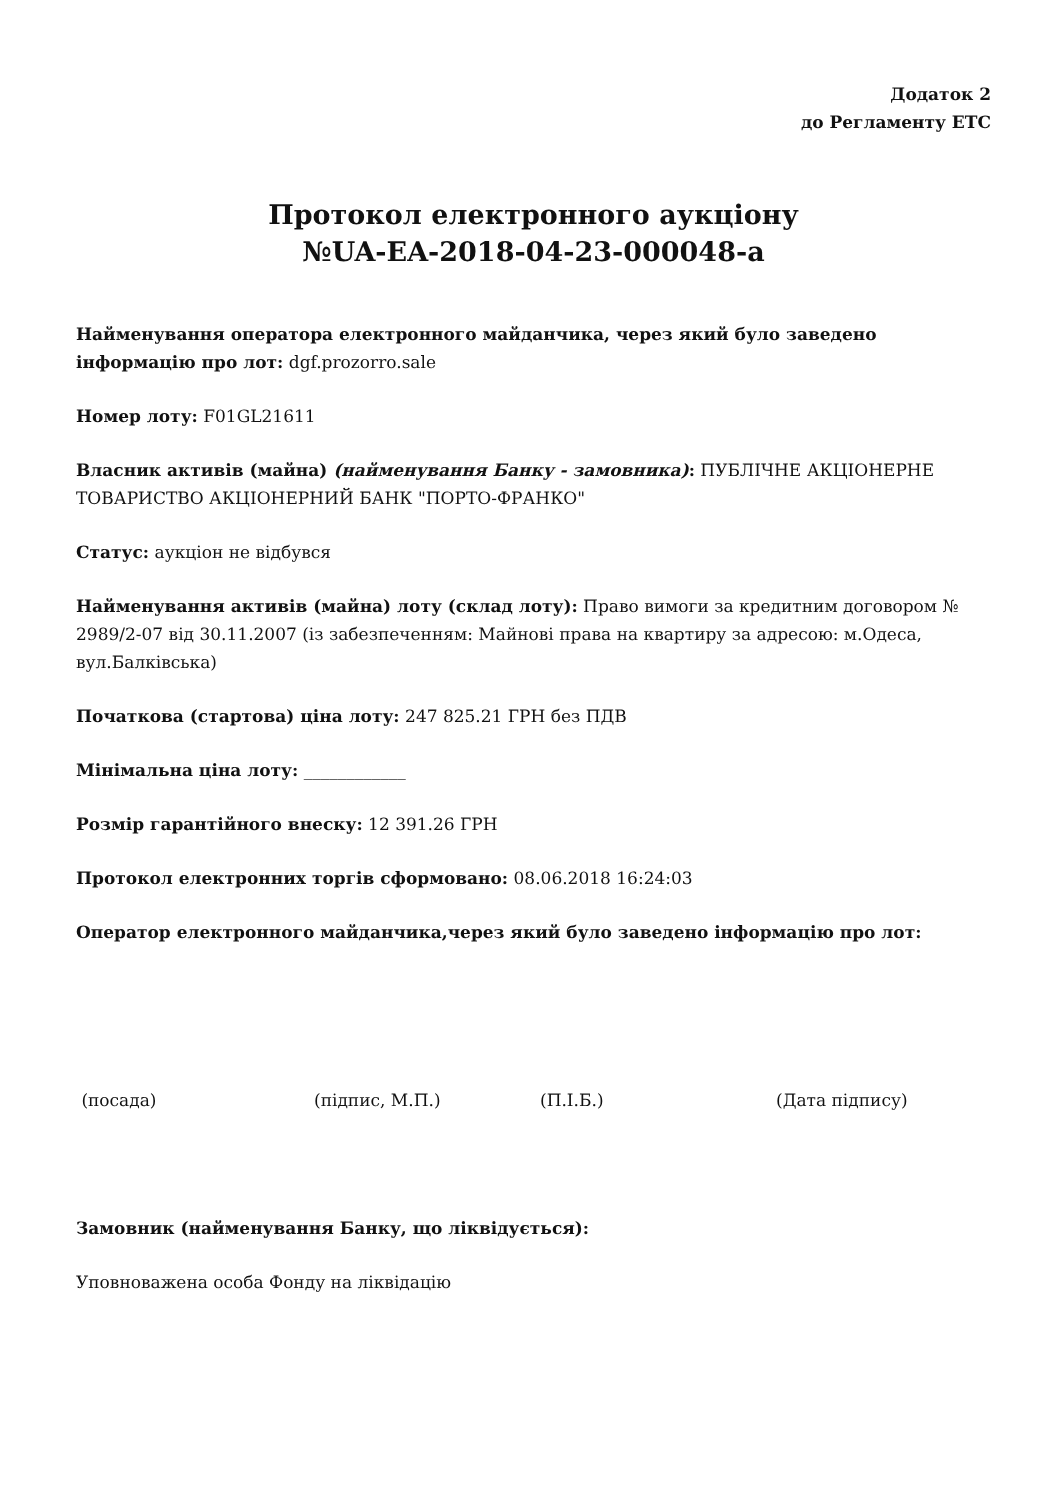Додаток 2
до Регламенту ЕТС
Протокол електронного аукціону
№UA-EA-2018-04-23-000048-a
Найменування оператора електронного майданчика, через який було заведено інформацію про лот: dgf.prozorro.sale
Номер лоту: F01GL21611
Власник активів (майна) (найменування Банку - замовника): ПУБЛІЧНЕ АКЦІОНЕРНЕ ТОВАРИСТВО АКЦІОНЕРНИЙ БАНК "ПОРТО-ФРАНКО"
Статус: аукціон не відбувся
Найменування активів (майна) лоту (склад лоту): Право вимоги за кредитним договором № 2989/2-07 від 30.11.2007 (із забезпеченням: Майнові права на квартиру за адресою: м.Одеса, вул.Балківська)
Початкова (стартова) ціна лоту: 247 825.21 ГРН без ПДВ
Мінімальна ціна лоту: ____________
Розмір гарантійного внеску: 12 391.26 ГРН
Протокол електронних торгів сформовано: 08.06.2018 16:24:03
Оператор електронного майданчика,через який було заведено інформацію про лот:
(посада) (підпис, М.П.) (П.І.Б.) (Дата підпису)
Замовник (найменування Банку, що ліквідується):
Уповноважена особа Фонду на ліквідацію